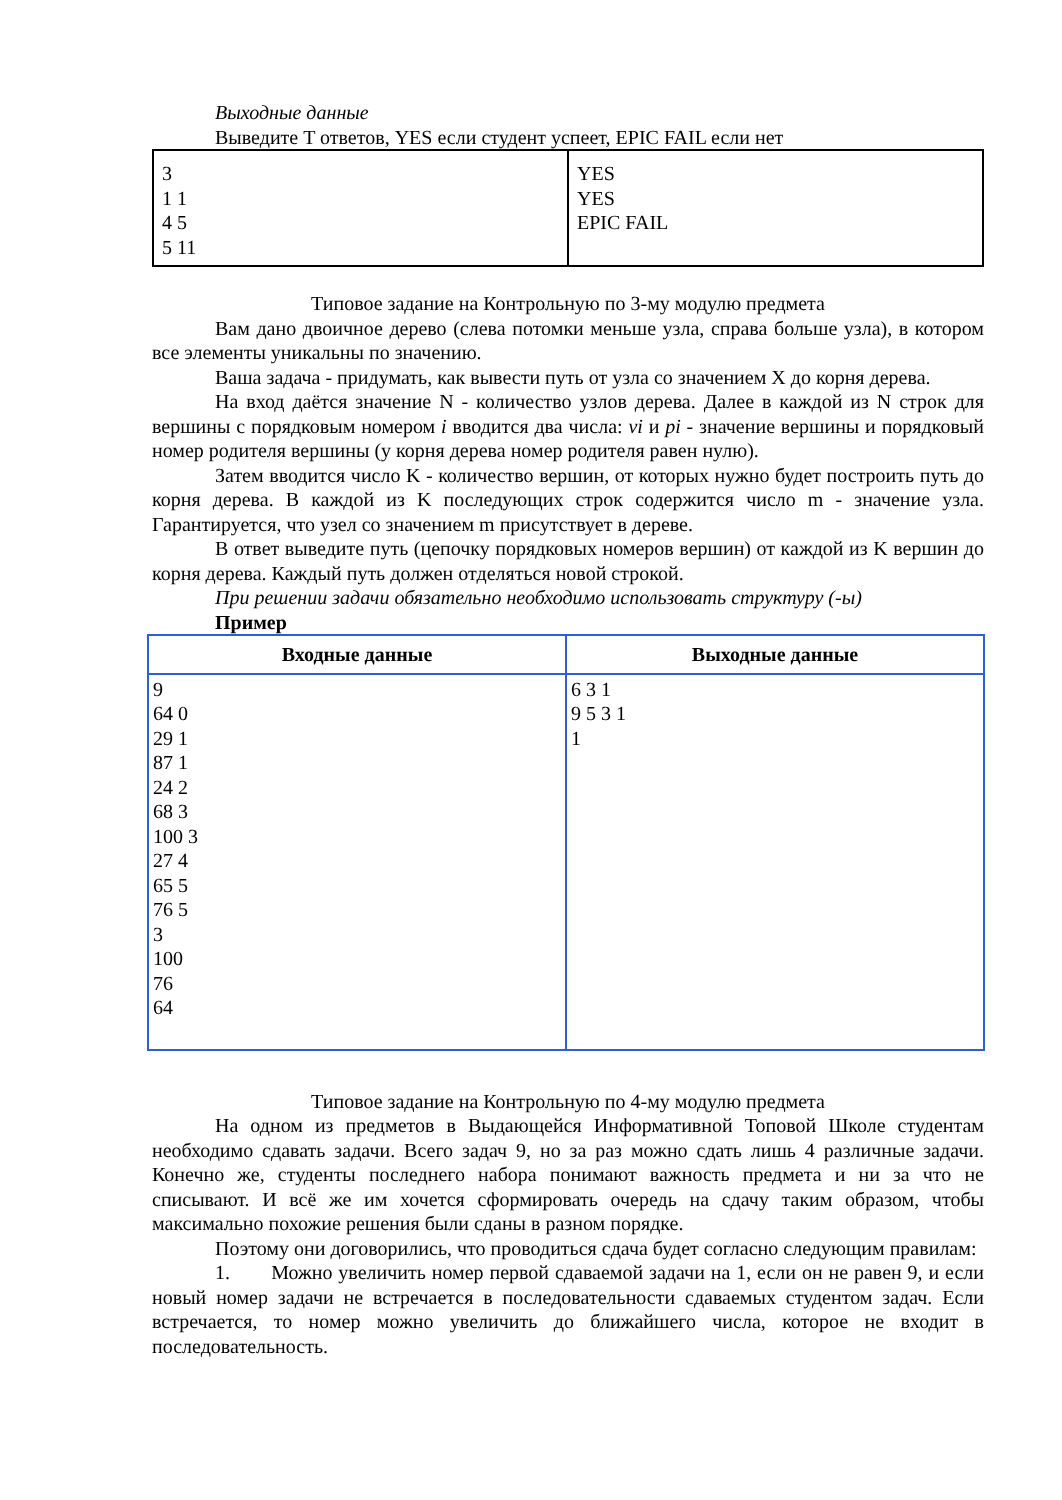Выходные данные
Выведите T ответов, YES если студент успеет, EPIC FAIL если нет
| 3 1 1 4 5 5 11 | YES YES EPIC FAIL |
Типовое задание на Контрольную по 3-му модулю предмета
Вам дано двоичное дерево (слева потомки меньше узла, справа больше узла), в котором все элементы уникальны по значению.
Ваша задача - придумать, как вывести путь от узла со значением X до корня дерева.
На вход даётся значение N - количество узлов дерева. Далее в каждой из N строк для вершины с порядковым номером i вводится два числа: vi и pi - значение вершины и порядковый номер родителя вершины (у корня дерева номер родителя равен нулю).
Затем вводится число K - количество вершин, от которых нужно будет построить путь до корня дерева. В каждой из K последующих строк содержится число m - значение узла. Гарантируется, что узел со значением m присутствует в дереве.
В ответ выведите путь (цепочку порядковых номеров вершин) от каждой из K вершин до корня дерева. Каждый путь должен отделяться новой строкой.
При решении задачи обязательно необходимо использовать структуру (-ы)
Пример
| Входные данные | Выходные данные |
| --- | --- |
| 9 64 0 29 1 87 1 24 2 68 3 100 3 27 4 65 5 76 5 3 100 76 64 | 6 3 1 9 5 3 1 1 |
Типовое задание на Контрольную по 4-му модулю предмета
На одном из предметов в Выдающейся Информативной Топовой Школе студентам необходимо сдавать задачи. Всего задач 9, но за раз можно сдать лишь 4 различные задачи. Конечно же, студенты последнего набора понимают важность предмета и ни за что не списывают. И всё же им хочется сформировать очередь на сдачу таким образом, чтобы максимально похожие решения были сданы в разном порядке.
Поэтому они договорились, что проводиться сдача будет согласно следующим правилам:
1. Можно увеличить номер первой сдаваемой задачи на 1, если он не равен 9, и если новый номер задачи не встречается в последовательности сдаваемых студентом задач. Если встречается, то номер можно увеличить до ближайшего числа, которое не входит в последовательность.